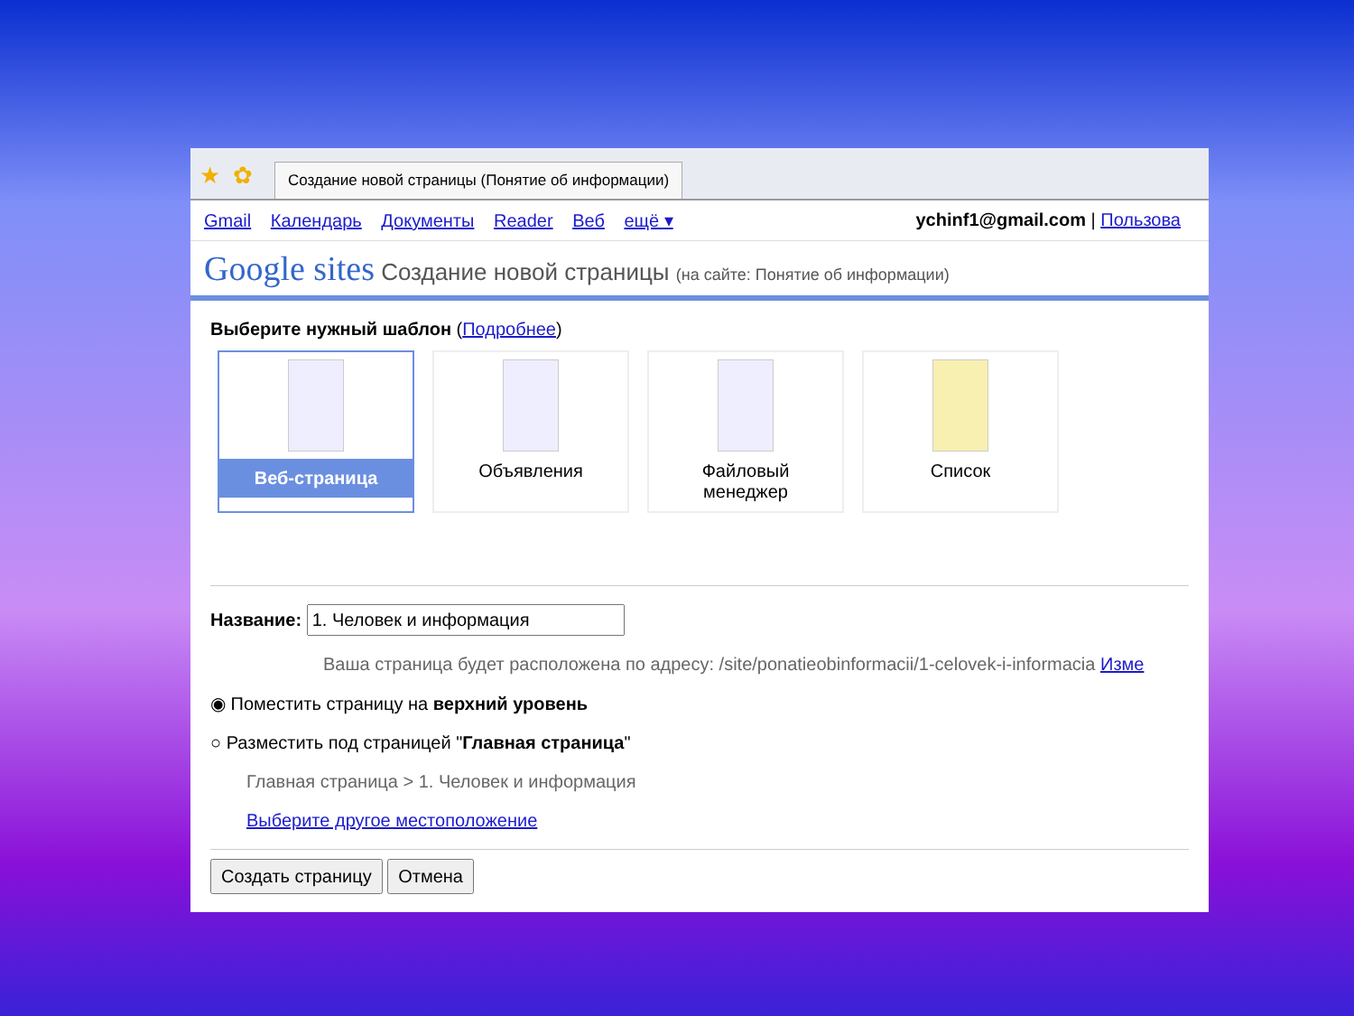★ ✿
Создание новой страницы (Понятие об информации)
Gmail Календарь Документы Reader Веб ещё ▾
ychinf1@gmail.com | Пользова
Google sites Создание новой страницы (на сайте: Понятие об информации)
Выберите нужный шаблон (Подробнее)
Веб-страница Объявления Файловый менеджер Список
Название:
Ваша страница будет расположена по адресу: /site/ponatieobinformacii/1-celovek-i-informacia Изме
◉ Поместить страницу на верхний уровень
○ Разместить под страницей "Главная страница"
Главная страница > 1. Человек и информация
Выберите другое местоположение
Создать страницу Отмена